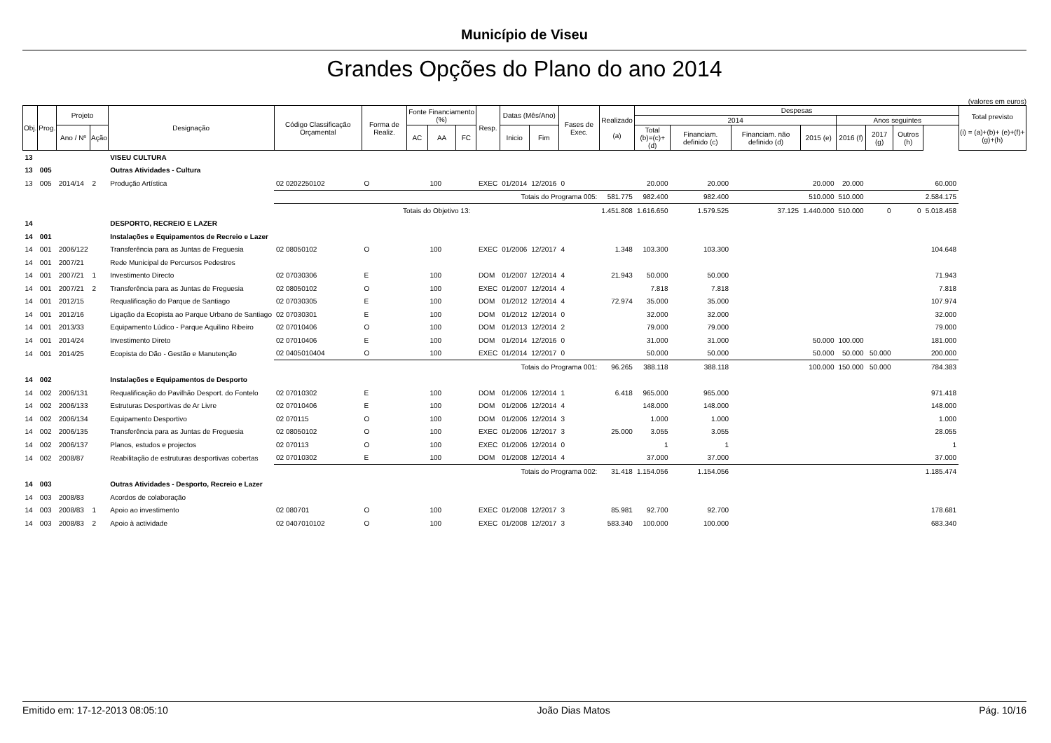Município de Viseu
Grandes Opções do Plano do ano 2014
(valores em euros)
| Obj. | Prog. | Projeto | | Designação | Código Classificação Orçamental | Forma de Realiz. | Fonte Financiamento (%) | | | Resp. | Datas (Mês/Ano) | | Fases de Exec. | Realizado (a) | Despesas | | | | | | | | Total previsto (i) = (a)+(b)+ (e)+(f)+(g)+(h) |
| --- | --- | --- | --- | --- | --- | --- | --- | --- | --- | --- | --- | --- | --- | --- | --- | --- | --- | --- | --- | --- | --- | --- | --- |
| | | | | | | | | | | | | | | | 2014 | | | | Anos seguintes | | | | |
| | | Ano / Nº | Ação | | | | AC | AA | FC | | Inicio | Fim | | | Total (b)=(c)+(d) | Financiam. definido (c) | Financiam. não definido (d) | 2015 (e) | 2016 (f) | 2017 (g) | Outros (h) | | |
| 13 | | | | VISEU CULTURA | | | | | | | | | | | | | | | | | | | |
| 13 | 005 | | | Outras Atividades - Cultura | | | | | | | | | | | | | | | | | | | |
| 13 | 005 | 2014/14 | 2 | Produção Artística | 02 0202250102 | O | | 100 | | EXEC | 01/2014 | 12/2016 | 0 | | 20.000 | 20.000 | | 20.000 | 20.000 | | | 60.000 | |
| | | | | | Totais do Programa 005: | | | | | | | | | 581.775 | 982.400 | 982.400 | | 510.000 | 510.000 | | | 2.584.175 | |
| | | | | | Totais do Objetivo 13: | | | | | | | | | 1.451.808 | 1.616.650 | 1.579.525 | 37.125 | 1.440.000 | 510.000 | 0 | 0 | 5.018.458 | |
| 14 | | | | DESPORTO, RECREIO E LAZER | | | | | | | | | | | | | | | | | | | |
| 14 | 001 | | | Instalações e Equipamentos de Recreio e Lazer | | | | | | | | | | | | | | | | | | | |
| 14 | 001 | 2006/122 | | Transferência para as Juntas de Freguesia | 02 08050102 | O | | 100 | | EXEC | 01/2006 | 12/2017 | 4 | 1.348 | 103.300 | 103.300 | | | | | | 104.648 | |
| 14 | 001 | 2007/21 | | Rede Municipal de Percursos Pedestres | | | | | | | | | | | | | | | | | | | |
| 14 | 001 | 2007/21 | 1 | Investimento Directo | 02 07030306 | E | | 100 | | DOM | 01/2007 | 12/2014 | 4 | 21.943 | 50.000 | 50.000 | | | | | | 71.943 | |
| 14 | 001 | 2007/21 | 2 | Transferência para as Juntas de Freguesia | 02 08050102 | O | | 100 | | EXEC | 01/2007 | 12/2014 | 4 | | 7.818 | 7.818 | | | | | | 7.818 | |
| 14 | 001 | 2012/15 | | Requalificação do Parque de Santiago | 02 07030305 | E | | 100 | | DOM | 01/2012 | 12/2014 | 4 | 72.974 | 35.000 | 35.000 | | | | | | 107.974 | |
| 14 | 001 | 2012/16 | | Ligação da Ecopista ao Parque Urbano de Santiago | 02 07030301 | E | | 100 | | DOM | 01/2012 | 12/2014 | 0 | | 32.000 | 32.000 | | | | | | 32.000 | |
| 14 | 001 | 2013/33 | | Equipamento Lúdico - Parque Aquilino Ribeiro | 02 07010406 | O | | 100 | | DOM | 01/2013 | 12/2014 | 2 | | 79.000 | 79.000 | | | | | | 79.000 | |
| 14 | 001 | 2014/24 | | Investimento Direto | 02 07010406 | E | | 100 | | DOM | 01/2014 | 12/2016 | 0 | | 31.000 | 31.000 | | 50.000 | 100.000 | | | 181.000 | |
| 14 | 001 | 2014/25 | | Ecopista do Dão - Gestão e Manutenção | 02 0405010404 | O | | 100 | | EXEC | 01/2014 | 12/2017 | 0 | | 50.000 | 50.000 | | 50.000 | 50.000 | 50.000 | | 200.000 | |
| | | | | | Totais do Programa 001: | | | | | | | | | 96.265 | 388.118 | 388.118 | | 100.000 | 150.000 | 50.000 | | 784.383 | |
| 14 | 002 | | | Instalações e Equipamentos de Desporto | | | | | | | | | | | | | | | | | | | |
| 14 | 002 | 2006/131 | | Requalificação do Pavilhão Desport. do Fontelo | 02 07010302 | E | | 100 | | DOM | 01/2006 | 12/2014 | 1 | 6.418 | 965.000 | 965.000 | | | | | | 971.418 | |
| 14 | 002 | 2006/133 | | Estruturas Desportivas de Ar Livre | 02 07010406 | E | | 100 | | DOM | 01/2006 | 12/2014 | 4 | | 148.000 | 148.000 | | | | | | 148.000 | |
| 14 | 002 | 2006/134 | | Equipamento Desportivo | 02 070115 | O | | 100 | | DOM | 01/2006 | 12/2014 | 3 | | 1.000 | 1.000 | | | | | | 1.000 | |
| 14 | 002 | 2006/135 | | Transferência para as Juntas de Freguesia | 02 08050102 | O | | 100 | | EXEC | 01/2006 | 12/2017 | 3 | 25.000 | 3.055 | 3.055 | | | | | | 28.055 | |
| 14 | 002 | 2006/137 | | Planos, estudos e projectos | 02 070113 | O | | 100 | | EXEC | 01/2006 | 12/2014 | 0 | | 1 | 1 | | | | | | 1 | |
| 14 | 002 | 2008/87 | | Reabilitação de estruturas desportivas cobertas | 02 07010302 | E | | 100 | | DOM | 01/2008 | 12/2014 | 4 | | 37.000 | 37.000 | | | | | | 37.000 | |
| | | | | | Totais do Programa 002: | | | | | | | | | 31.418 | 1.154.056 | 1.154.056 | | | | | | 1.185.474 | |
| 14 | 003 | | | Outras Atividades - Desporto, Recreio e Lazer | | | | | | | | | | | | | | | | | | | |
| 14 | 003 | 2008/83 | | Acordos de colaboração | | | | | | | | | | | | | | | | | | | |
| 14 | 003 | 2008/83 | 1 | Apoio ao investimento | 02 080701 | O | | 100 | | EXEC | 01/2008 | 12/2017 | 3 | 85.981 | 92.700 | 92.700 | | | | | | 178.681 | |
| 14 | 003 | 2008/83 | 2 | Apoio à actividade | 02 0407010102 | O | | 100 | | EXEC | 01/2008 | 12/2017 | 3 | 583.340 | 100.000 | 100.000 | | | | | | 683.340 | |
Emitido em: 17-12-2013 08:05:10 João Dias Matos Pág. 10/16